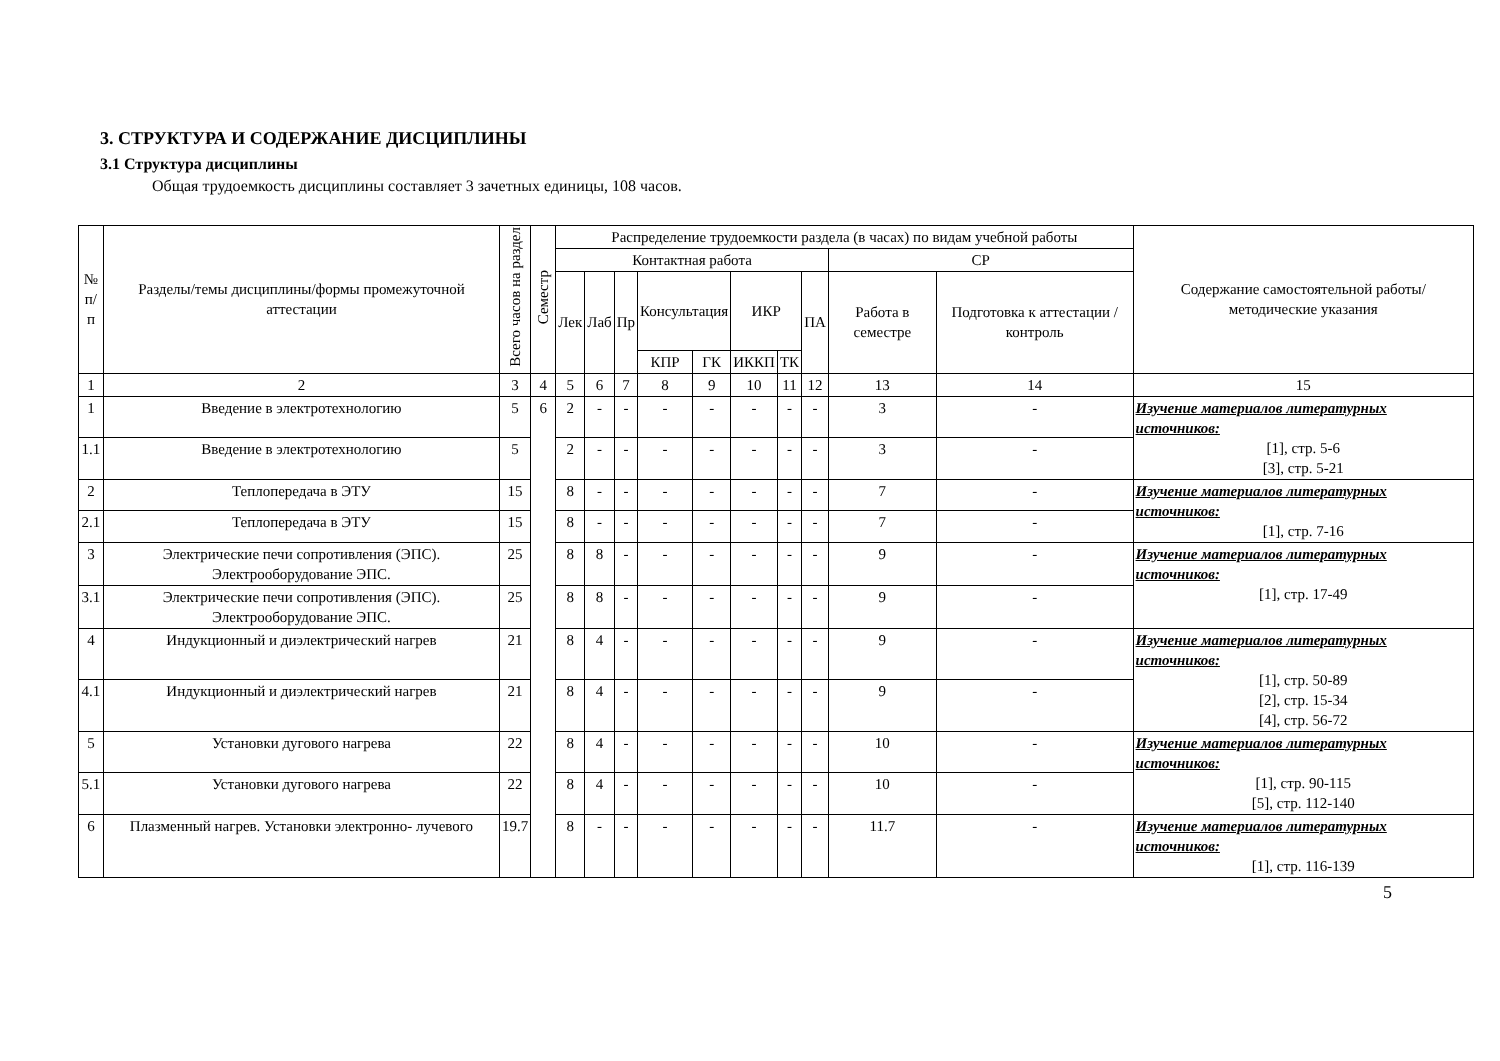3. СТРУКТУРА И СОДЕРЖАНИЕ ДИСЦИПЛИНЫ
3.1 Структура дисциплины
Общая трудоемкость дисциплины составляет 3 зачетных единицы, 108 часов.
| № п/п | Разделы/темы дисциплины/формы промежуточной аттестации | Всего часов на раздел | Семестр | Распределение трудоемкости раздела (в часах) по видам учебной работы | | | | | | | | | | Содержание самостоятельной работы/ методические указания |
| --- | --- | --- | --- | --- | --- | --- | --- | --- | --- | --- | --- | --- | --- | --- |
| | | | | Контактная работа | | | | | | | | СР | | |
| | | | | Лек | Лаб | Пр | Консультация | | ИКР | | ПА | Работа в семестре | Подготовка к аттестации /контроль | |
| | | | | | | | КПР | ГК | ИККП | ТК | | | | |
| 1 | 2 | 3 | 4 | 5 | 6 | 7 | 8 | 9 | 10 | 11 | 12 | 13 | 14 | 15 |
| 1 | Введение в электротехнологию | 5 | 6 | 2 | - | - | - | - | - | - | - | 3 | - | Изучение материалов литературных источников: [1], стр. 5-6 [3], стр. 5-21 |
| 1.1 | Введение в электротехнологию | 5 | | 2 | - | - | - | - | - | - | - | 3 | - | |
| 2 | Теплопередача в ЭТУ | 15 | | 8 | - | - | - | - | - | - | - | 7 | - | Изучение материалов литературных источников: [1], стр. 7-16 |
| 2.1 | Теплопередача в ЭТУ | 15 | | 8 | - | - | - | - | - | - | - | 7 | - | |
| 3 | Электрические печи сопротивления (ЭПС). Электрооборудование ЭПС. | 25 | | 8 | 8 | - | - | - | - | - | - | 9 | - | Изучение материалов литературных источников: [1], стр. 17-49 |
| 3.1 | Электрические печи сопротивления (ЭПС). Электрооборудование ЭПС. | 25 | | 8 | 8 | - | - | - | - | - | - | 9 | - | |
| 4 | Индукционный и диэлектрический нагрев | 21 | | 8 | 4 | - | - | - | - | - | - | 9 | - | Изучение материалов литературных источников: [1], стр. 50-89 [2], стр. 15-34 [4], стр. 56-72 |
| 4.1 | Индукционный и диэлектрический нагрев | 21 | | 8 | 4 | - | - | - | - | - | - | 9 | - | |
| 5 | Установки дугового нагрева | 22 | | 8 | 4 | - | - | - | - | - | - | 10 | - | Изучение материалов литературных источников: [1], стр. 90-115 [5], стр. 112-140 |
| 5.1 | Установки дугового нагрева | 22 | | 8 | 4 | - | - | - | - | - | - | 10 | - | |
| 6 | Плазменный нагрев. Установки электронно- лучевого | 19.7 | | 8 | - | - | - | - | - | - | - | 11.7 | - | Изучение материалов литературных источников: [1], стр. 116-139 |
5